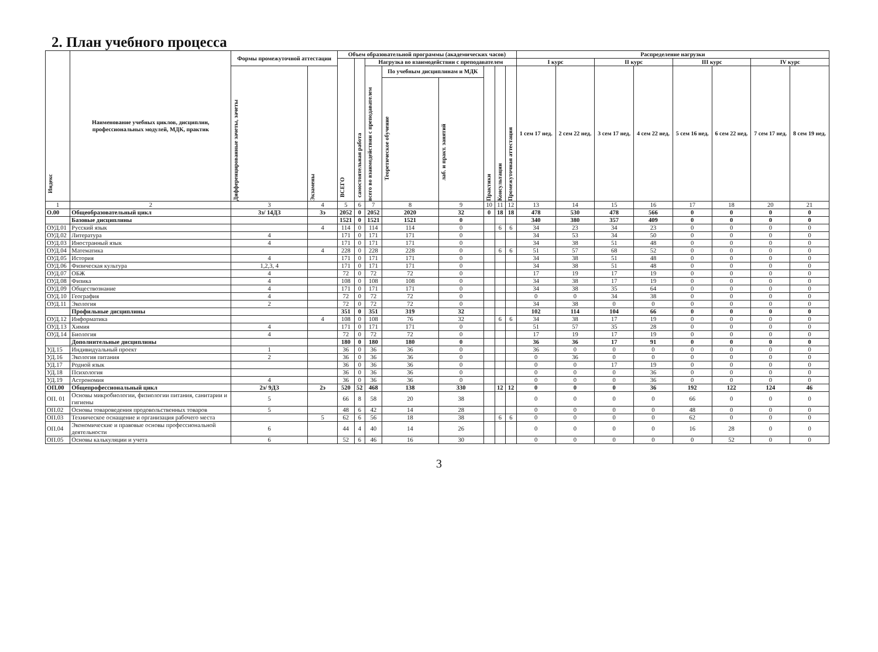2. План учебного процесса
| Индекс | Наименование учебных циклов, дисциплин, профессиональных модулей, МДК, практик | Формы промежуточной аттестации | | Объем образовательной программы (академических часов) | | | | | | | | Распределение нагрузки | | | | | | | |
| --- | --- | --- | --- | --- | --- | --- | --- | --- | --- | --- | --- | --- | --- | --- | --- | --- | --- | --- | --- |
| | | | | ВСЕГО | самостоятельная работа | Нагрузка во взаимодействии с преподавателем | | | | | | I курс | | II курс | | III курс | | IV курс | |
| | | Дифференцированные зачеты, зачеты | Экзамены | | | всего во взаимодействии с преподавателем | По учебным дисциплинам и МДК | | Практики | Консультации | Промежуточная аттестация | 1 сем 17 нед. | 2 сем 22 нед. | 3 сем 17 нед. | 4 сем 22 нед. | 5 сем 16 нед. | 6 сем 22 нед. | 7 сем 17 нед. | 8 сем 19 нед. |
| | | | | | | | Теоретическое обучение | лаб. и практ. занятий | | | | | | | | | | | |
| 1 | 2 | 3 | 4 | 5 | 6 | 7 | 8 | 9 | 10 | 11 | 12 | 13 | 14 | 15 | 16 | 17 | 18 | 20 | 21 |
| О.00 | Общеобразовательный цикл | 3з/ 14ДЗ | 3э | 2052 | 0 | 2052 | 2020 | 32 | 0 | 18 | 18 | 478 | 530 | 478 | 566 | 0 | 0 | 0 | 0 |
| | Базовые дисциплины | | | 1521 | 0 | 1521 | 1521 | 0 | | | | 340 | 380 | 357 | 409 | 0 | 0 | 0 | 0 |
| ОУД.01 | Русский язык | | 4 | 114 | 0 | 114 | 114 | 0 | | 6 | 6 | 34 | 23 | 34 | 23 | 0 | 0 | 0 | 0 |
| ОУД.02 | Литература | 4 | | 171 | 0 | 171 | 171 | 0 | | | | 34 | 53 | 34 | 50 | 0 | 0 | 0 | 0 |
| ОУД.03 | Иностранный язык | 4 | | 171 | 0 | 171 | 171 | 0 | | | | 34 | 38 | 51 | 48 | 0 | 0 | 0 | 0 |
| ОУД.04 | Математика | | 4 | 228 | 0 | 228 | 228 | 0 | | 6 | 6 | 51 | 57 | 68 | 52 | 0 | 0 | 0 | 0 |
| ОУД.05 | История | 4 | | 171 | 0 | 171 | 171 | 0 | | | | 34 | 38 | 51 | 48 | 0 | 0 | 0 | 0 |
| ОУД.06 | Физическая культура | 1,2,3, 4 | | 171 | 0 | 171 | 171 | 0 | | | | 34 | 38 | 51 | 48 | 0 | 0 | 0 | 0 |
| ОУД.07 | ОБЖ | 4 | | 72 | 0 | 72 | 72 | 0 | | | | 17 | 19 | 17 | 19 | 0 | 0 | 0 | 0 |
| ОУД.08 | Физика | 4 | | 108 | 0 | 108 | 108 | 0 | | | | 34 | 38 | 17 | 19 | 0 | 0 | 0 | 0 |
| ОУД.09 | Обществознание | 4 | | 171 | 0 | 171 | 171 | 0 | | | | 34 | 38 | 35 | 64 | 0 | 0 | 0 | 0 |
| ОУД.10 | География | 4 | | 72 | 0 | 72 | 72 | 0 | | | | 0 | 0 | 34 | 38 | 0 | 0 | 0 | 0 |
| ОУД.11 | Экология | 2 | | 72 | 0 | 72 | 72 | 0 | | | | 34 | 38 | 0 | 0 | 0 | 0 | 0 | 0 |
| | Профильные дисциплины | | | 351 | 0 | 351 | 319 | 32 | | | | 102 | 114 | 104 | 66 | 0 | 0 | 0 | 0 |
| ОУД.12 | Информатика | | 4 | 108 | 0 | 108 | 76 | 32 | | 6 | 6 | 34 | 38 | 17 | 19 | 0 | 0 | 0 | 0 |
| ОУД.13 | Химия | 4 | | 171 | 0 | 171 | 171 | 0 | | | | 51 | 57 | 35 | 28 | 0 | 0 | 0 | 0 |
| ОУД.14 | Биология | 4 | | 72 | 0 | 72 | 72 | 0 | | | | 17 | 19 | 17 | 19 | 0 | 0 | 0 | 0 |
| | Дополнительные дисциплины | | | 180 | 0 | 180 | 180 | 0 | | | | 36 | 36 | 17 | 91 | 0 | 0 | 0 | 0 |
| УД.15 | Индивидуальный проект | 1 | | 36 | 0 | 36 | 36 | 0 | | | | 36 | 0 | 0 | 0 | 0 | 0 | 0 | 0 |
| УД.16 | Экология питания | 2 | | 36 | 0 | 36 | 36 | 0 | | | | 0 | 36 | 0 | 0 | 0 | 0 | 0 | 0 |
| УД.17 | Родной язык | | | 36 | 0 | 36 | 36 | 0 | | | | 0 | 0 | 17 | 19 | 0 | 0 | 0 | 0 |
| УД.18 | Психология | | | 36 | 0 | 36 | 36 | 0 | | | | 0 | 0 | 0 | 36 | 0 | 0 | 0 | 0 |
| УД.19 | Астрономия | 4 | | 36 | 0 | 36 | 36 | 0 | | | | 0 | 0 | 0 | 36 | 0 | 0 | 0 | 0 |
| ОП.00 | Общепрофессиональный цикл | 2з/ 9ДЗ | 2э | 520 | 52 | 468 | 138 | 330 | | 12 | 12 | 0 | 0 | 0 | 36 | 192 | 122 | 124 | 46 |
| ОП. 01 | Основы микробиологии, физиологии питания, санитарии и гигиены | 5 | | 66 | 8 | 58 | 20 | 38 | | | | 0 | 0 | 0 | 0 | 66 | 0 | 0 | 0 |
| ОП.02 | Основы товароведения продовольственных товаров | 5 | | 48 | 6 | 42 | 14 | 28 | | | | 0 | 0 | 0 | 0 | 48 | 0 | 0 | 0 |
| ОП.03 | Техническое оснащение и организация рабочего места | | 5 | 62 | 6 | 56 | 18 | 38 | | 6 | 6 | 0 | 0 | 0 | 0 | 62 | 0 | 0 | 0 |
| ОП.04 | Экономические и правовые основы профессиональной деятельности | 6 | | 44 | 4 | 40 | 14 | 26 | | | | 0 | 0 | 0 | 0 | 16 | 28 | 0 | 0 |
| ОП.05 | Основы калькуляции и учета | 6 | | 52 | 6 | 46 | 16 | 30 | | | | 0 | 0 | 0 | 0 | 0 | 52 | 0 | 0 |
3